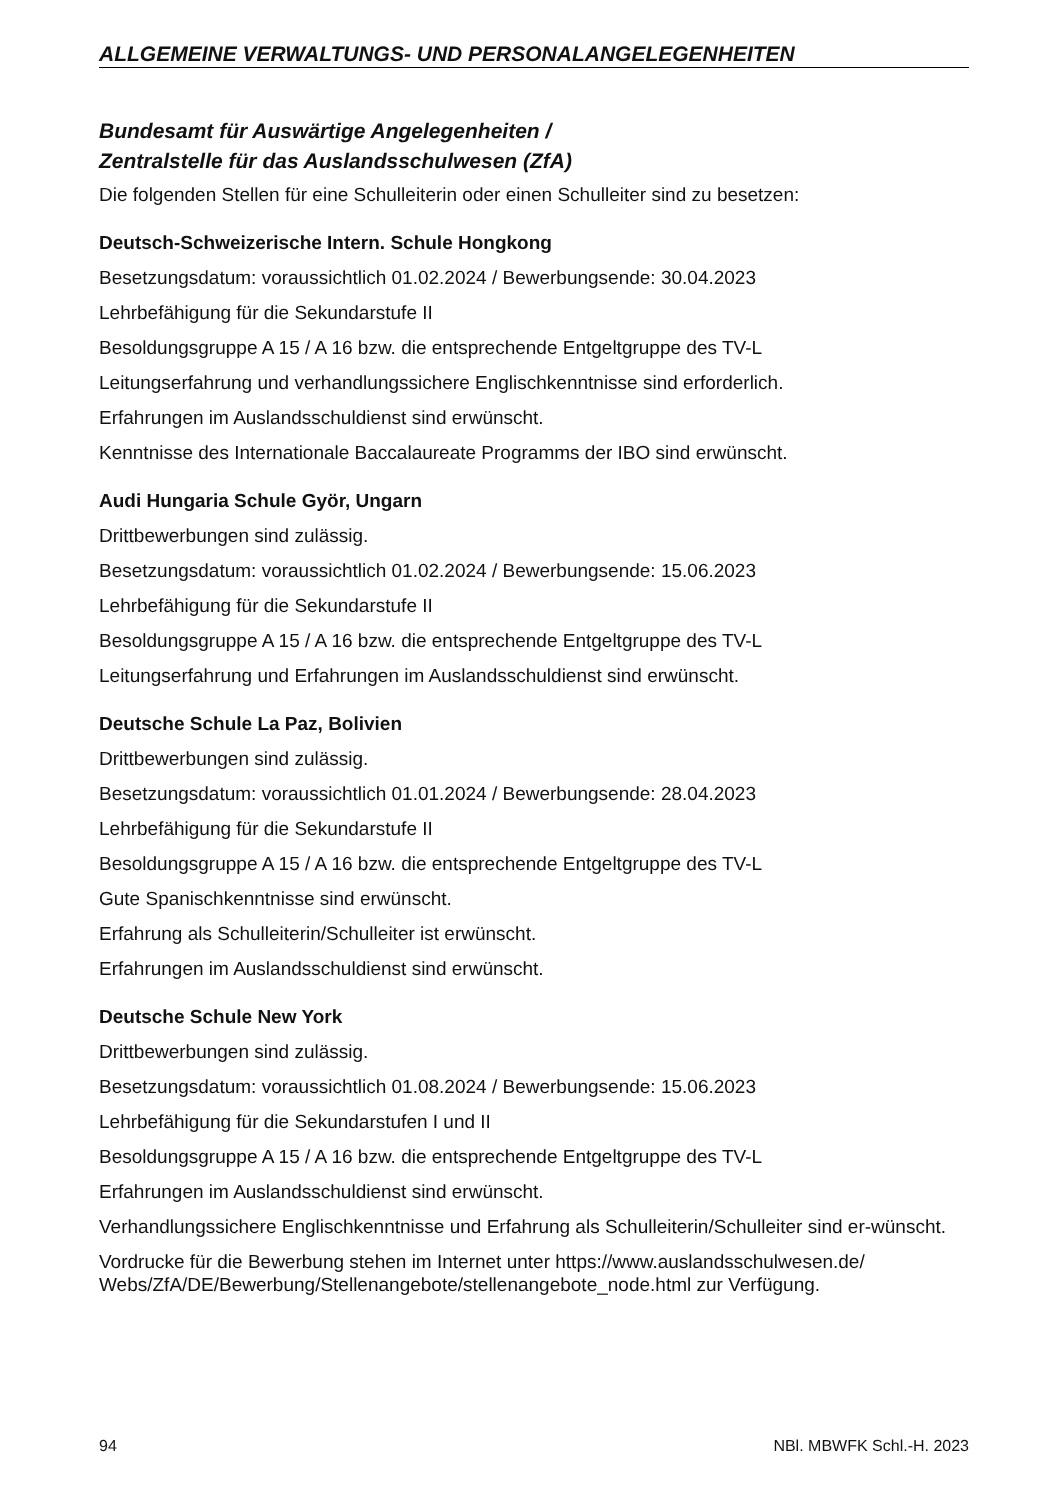ALLGEMEINE VERWALTUNGS- UND PERSONALANGELEGENHEITEN
Bundesamt für Auswärtige Angelegenheiten /
Zentralstelle für das Auslandsschulwesen (ZfA)
Die folgenden Stellen für eine Schulleiterin oder einen Schulleiter sind zu besetzen:
Deutsch-Schweizerische Intern. Schule Hongkong
Besetzungsdatum: voraussichtlich 01.02.2024 / Bewerbungsende: 30.04.2023
Lehrbefähigung für die Sekundarstufe II
Besoldungsgruppe A 15 / A 16 bzw. die entsprechende Entgeltgruppe des TV-L
Leitungserfahrung und verhandlungssichere Englischkenntnisse sind erforderlich.
Erfahrungen im Auslandsschuldienst sind erwünscht.
Kenntnisse des Internationale Baccalaureate Programms der IBO sind erwünscht.
Audi Hungaria Schule Györ, Ungarn
Drittbewerbungen sind zulässig.
Besetzungsdatum: voraussichtlich 01.02.2024 / Bewerbungsende: 15.06.2023
Lehrbefähigung für die Sekundarstufe II
Besoldungsgruppe A 15 / A 16 bzw. die entsprechende Entgeltgruppe des TV-L
Leitungserfahrung und Erfahrungen im Auslandsschuldienst sind erwünscht.
Deutsche Schule La Paz, Bolivien
Drittbewerbungen sind zulässig.
Besetzungsdatum: voraussichtlich 01.01.2024 / Bewerbungsende: 28.04.2023
Lehrbefähigung für die Sekundarstufe II
Besoldungsgruppe A 15 / A 16 bzw. die entsprechende Entgeltgruppe des TV-L
Gute Spanischkenntnisse sind erwünscht.
Erfahrung als Schulleiterin/Schulleiter ist erwünscht.
Erfahrungen im Auslandsschuldienst sind erwünscht.
Deutsche Schule New York
Drittbewerbungen sind zulässig.
Besetzungsdatum: voraussichtlich 01.08.2024 / Bewerbungsende: 15.06.2023
Lehrbefähigung für die Sekundarstufen I und II
Besoldungsgruppe A 15 / A 16 bzw. die entsprechende Entgeltgruppe des TV-L
Erfahrungen im Auslandsschuldienst sind erwünscht.
Verhandlungssichere Englischkenntnisse und Erfahrung als Schulleiterin/Schulleiter sind er-wünscht.
Vordrucke für die Bewerbung stehen im Internet unter https://www.auslandsschulwesen.de/ Webs/ZfA/DE/Bewerbung/Stellenangebote/stellenangebote_node.html zur Verfügung.
94 NBl. MBWFK Schl.-H. 2023